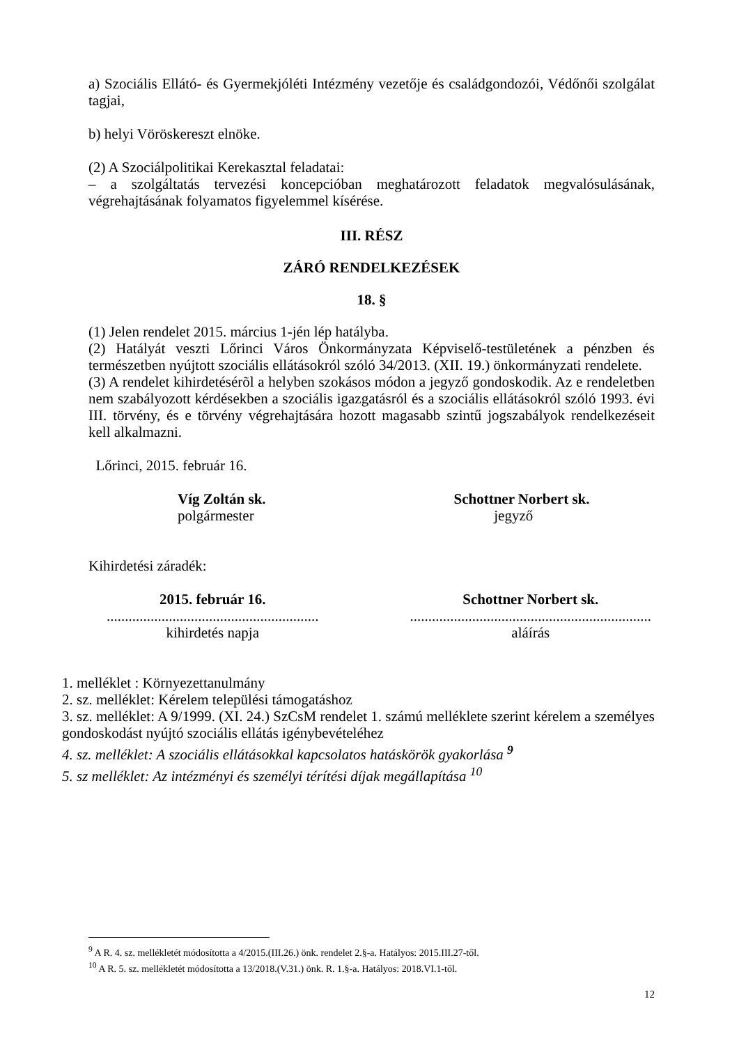a) Szociális Ellátó- és Gyermekjóléti Intézmény vezetője és családgondozói, Védőnői szolgálat tagjai,
b) helyi Vöröskereszt elnöke.
(2) A Szociálpolitikai Kerekasztal feladatai:
– a szolgáltatás tervezési koncepcióban meghatározott feladatok megvalósulásának, végrehajtásának folyamatos figyelemmel kísérése.
III. RÉSZ
ZÁRÓ RENDELKEZÉSEK
18. §
(1) Jelen rendelet 2015. március 1-jén lép hatályba.
(2) Hatályát veszti Lőrinci Város Önkormányzata Képviselő-testületének a pénzben és természetben nyújtott szociális ellátásokról szóló 34/2013. (XII. 19.) önkormányzati rendelete.
(3) A rendelet kihirdetésérõl a helyben szokásos módon a jegyző gondoskodik. Az e rendeletben nem szabályozott kérdésekben a szociális igazgatásról és a szociális ellátásokról szóló 1993. évi III. törvény, és e törvény végrehajtására hozott magasabb szintű jogszabályok rendelkezéseit kell alkalmazni.
Lőrinci, 2015. február 16.
Víg Zoltán sk.
polgármester
Schottner Norbert sk.
jegyző
Kihirdetési záradék:
2015. február 16.
..........................................................
kihirdetés napja
Schottner Norbert sk.
..................................................................
aláírás
1. melléklet : Környezettanulmány
2. sz. melléklet: Kérelem települési támogatáshoz
3. sz. melléklet: A 9/1999. (XI. 24.) SzCsM rendelet 1. számú melléklete szerint kérelem a személyes gondoskodást nyújtó szociális ellátás igénybevételéhez
4. sz. melléklet: A szociális ellátásokkal kapcsolatos hatáskörök gyakorlása <sup>9</sup>
5. sz melléklet: Az intézményi és személyi térítési díjak megállapítása <sup>10</sup>
<sup>9</sup> A R. 4. sz. mellékletét módosította a 4/2015.(III.26.) önk. rendelet 2.§-a. Hatályos: 2015.III.27-től.
<sup>10</sup> A R. 5. sz. mellékletét módosította a 13/2018.(V.31.) önk. R. 1.§-a. Hatályos: 2018.VI.1-től.
12